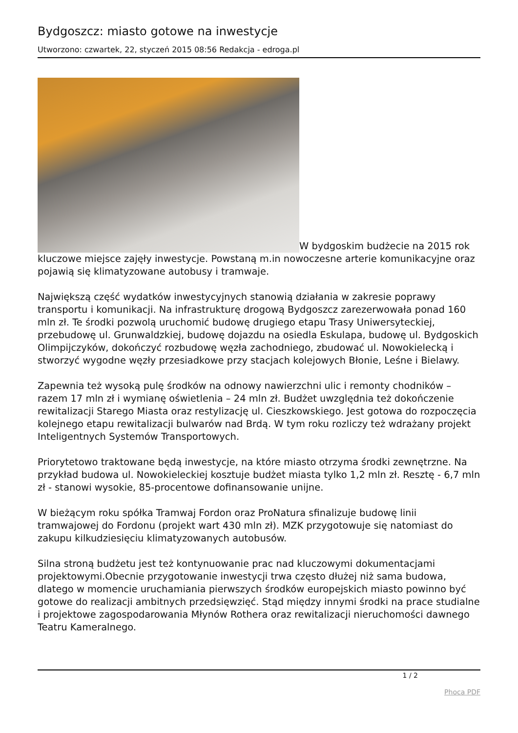Bydgoszcz: miasto gotowe na inwestycje
Utworzono: czwartek, 22, styczeń 2015 08:56 Redakcja - edroga.pl
W bydgoskim budżecie na 2015 rok kluczowe miejsce zajęły inwestycje. Powstaną m.in nowoczesne arterie komunikacyjne oraz pojawią się klimatyzowane autobusy i tramwaje.
Największą część wydatków inwestycyjnych stanowią działania w zakresie poprawy transportu i komunikacji. Na infrastrukturę drogową Bydgoszcz zarezerwowała ponad 160 mln zł. Te środki pozwolą uruchomić budowę drugiego etapu Trasy Uniwersyteckiej, przebudowę ul. Grunwaldzkiej, budowę dojazdu na osiedla Eskulapa, budowę ul. Bydgoskich Olimpijczyków, dokończyć rozbudowę węzła zachodniego, zbudować ul. Nowokielecką i stworzyć wygodne węzły przesiadkowe przy stacjach kolejowych Błonie, Leśne i Bielawy.
Zapewnia też wysoką pulę środków na odnowy nawierzchni ulic i remonty chodników – razem 17 mln zł i wymianę oświetlenia – 24 mln zł. Budżet uwzględnia też dokończenie rewitalizacji Starego Miasta oraz restylizację ul. Cieszkowskiego. Jest gotowa do rozpoczęcia kolejnego etapu rewitalizacji bulwarów nad Brdą. W tym roku rozliczy też wdrażany projekt Inteligentnych Systemów Transportowych.
Priorytetowo traktowane będą inwestycje, na które miasto otrzyma środki zewnętrzne. Na przykład budowa ul. Nowokieleckiej kosztuje budżet miasta tylko 1,2 mln zł. Resztę - 6,7 mln zł - stanowi wysokie, 85-procentowe dofinansowanie unijne.
W bieżącym roku spółka Tramwaj Fordon oraz ProNatura sfinalizuje budowę linii tramwajowej do Fordonu (projekt wart 430 mln zł). MZK przygotowuje się natomiast do zakupu kilkudziesięciu klimatyzowanych autobusów.
Silna stroną budżetu jest też kontynuowanie prac nad kluczowymi dokumentacjami projektowymi.Obecnie przygotowanie inwestycji trwa często dłużej niż sama budowa, dlatego w momencie uruchamiania pierwszych środków europejskich miasto powinno być gotowe do realizacji ambitnych przedsięwzięć. Stąd między innymi środki na prace studialne i projektowe zagospodarowania Młynów Rothera oraz rewitalizacji nieruchomości dawnego Teatru Kameralnego.
1 / 2
Phoca PDF